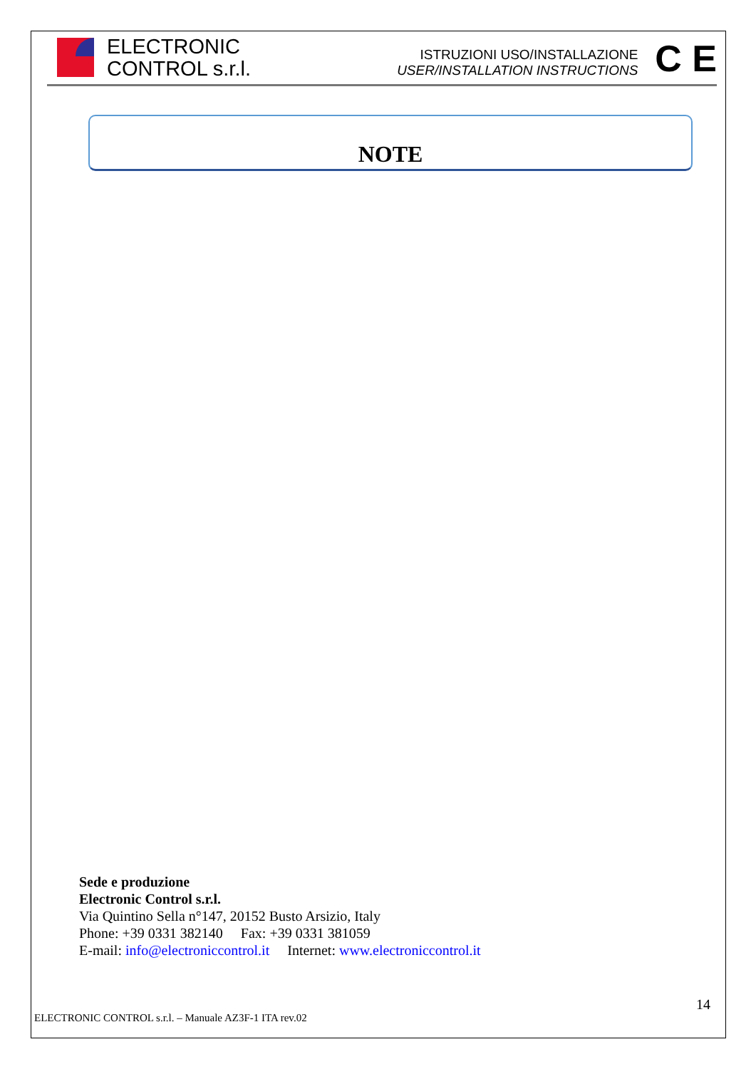ELECTRONIC
CONTROL s.r.l.
ISTRUZIONI USO/INSTALLAZIONE
USER/INSTALLATION INSTRUCTIONS
C E
NOTE
Sede e produzione
Electronic Control s.r.l.
Via Quintino Sella n°147, 20152 Busto Arsizio, Italy
Phone: +39 0331 382140 Fax: +39 0331 381059
E-mail: info@electroniccontrol.it Internet: www.electroniccontrol.it
14
ELECTRONIC CONTROL s.r.l. – Manuale AZ3F-1 ITA rev.02